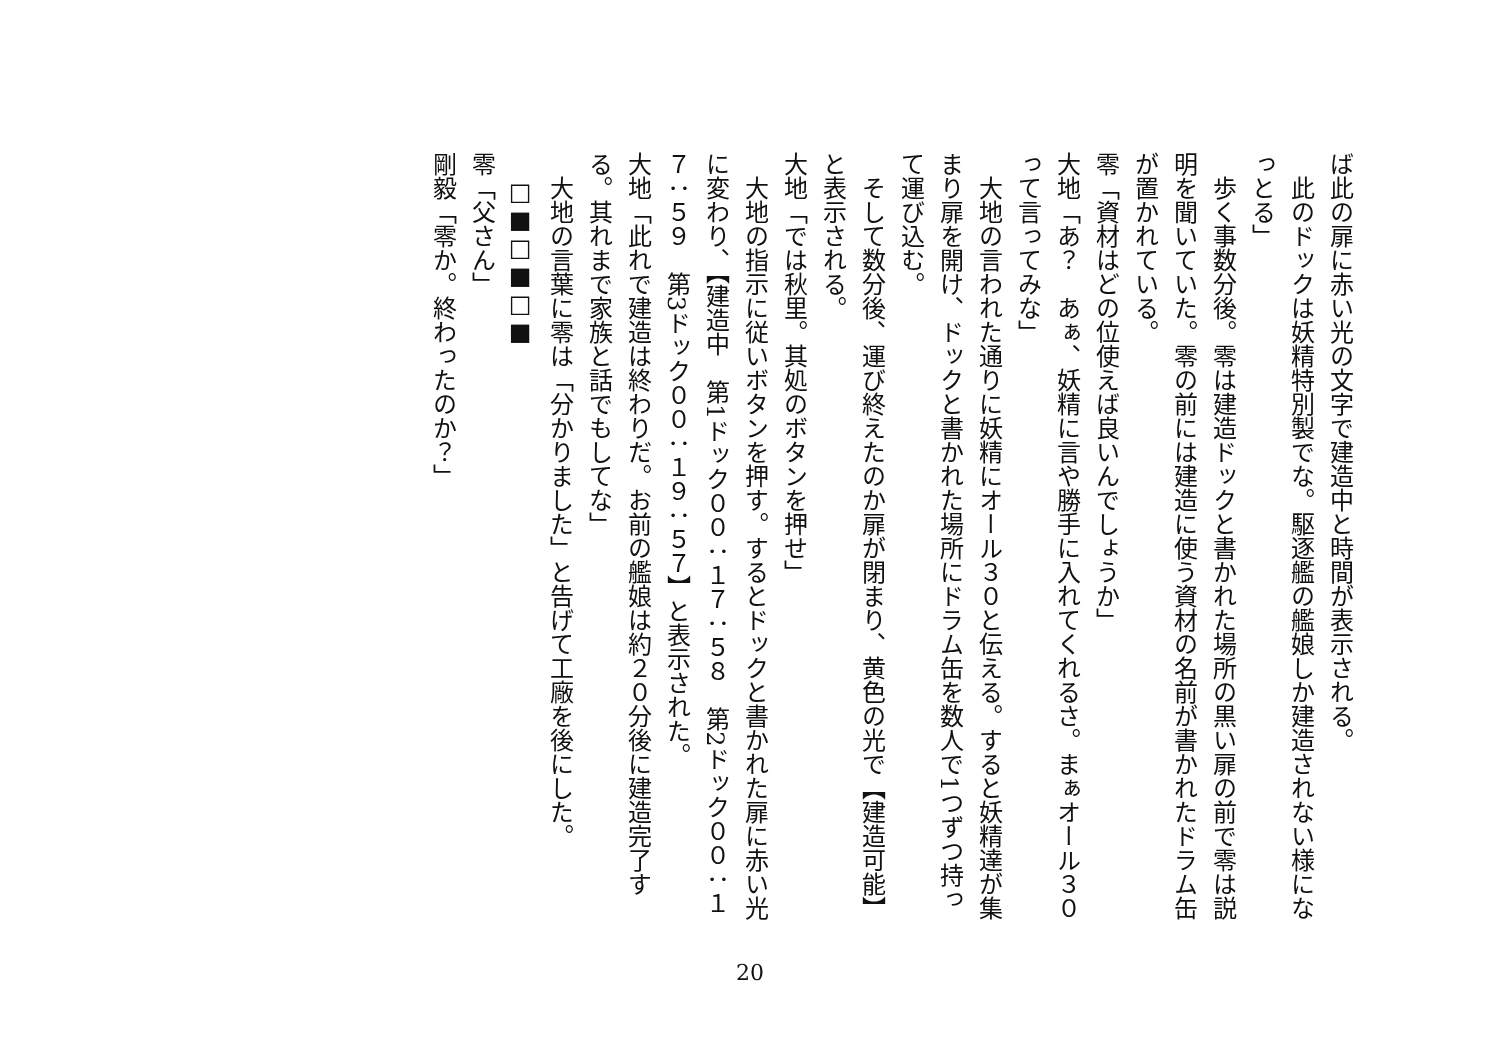ば此の扉に赤い光の文字で建造中と時間が表示される。
　此のドックは妖精特別製でな。駆逐艦の艦娘しか建造されない様になっとる」
　歩く事数分後。零は建造ドックと書かれた場所の黒い扉の前で零は説明を聞いていた。零の前には建造に使う資材の名前が書かれたドラム缶が置かれている。
零「資材はどの位使えば良いんでしょうか」
大地「あ？　あぁ、妖精に言や勝手に入れてくれるさ。まぁオール３０って言ってみな」
　大地の言われた通りに妖精にオール３０と伝える。すると妖精達が集まり扉を開け、ドックと書かれた場所にドラム缶を数人で1つずつ持って運び込む。
　そして数分後、運び終えたのか扉が閉まり、黄色の光で【建造可能】と表示される。
大地「では秋里。其処のボタンを押せ」
　大地の指示に従いボタンを押す。するとドックと書かれた扉に赤い光に変わり、【建造中　第1ドック００：１７：５８　第2ドック００：１７：５９　第3ドック００：１９：５７】と表示された。
大地「此れで建造は終わりだ。お前の艦娘は約２０分後に建造完了する。其れまで家族と話でもしてな」
　大地の言葉に零は「分かりました」と告げて工廠を後にした。
□■□■□■
零「父さん」
剛毅「零か。終わったのか？」
20